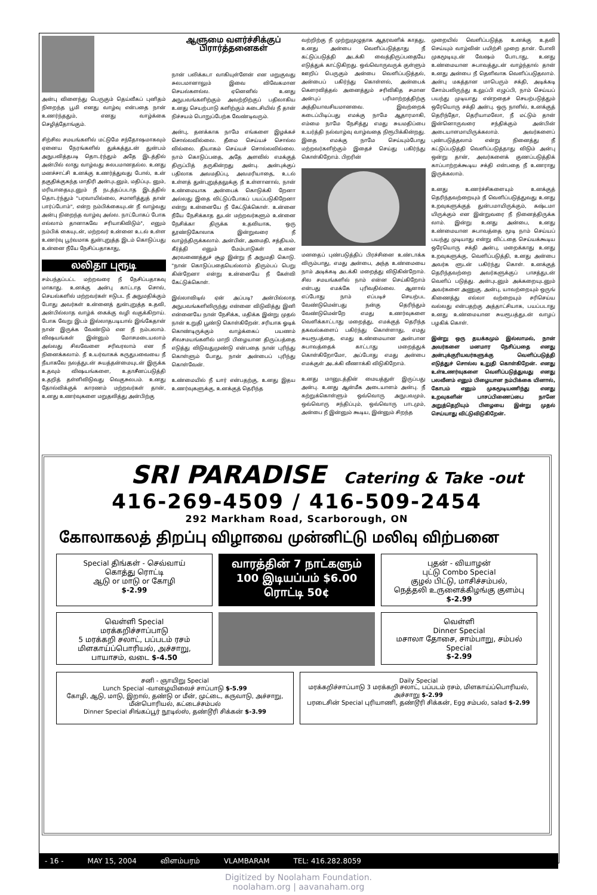அன்பு விளைந்து பெருகும் தெய்வீகப் புனிதம் நிறைந்த பூமி எனது வாழ்வு என்பதை நான் உணர்ந்ததும், எனது வாழ்க்கை செழித்தோங்கும்.
சிற்சில சமயங்களில் மட்டுமே சந்தோஷமாகவும் ஏனைய நேரங்களில் துக்கத்துடன் துன்பம் அநுபவித்தபடி தொடர்ந்தும் அதே இடத்தில் அன்பில் லாது வாழ்வது சுலபமானதல்ல. உனது மனச்சாட்சி உனக்கு உணர்த்துவது போல், உன் தகுதிக்குகந்த மாதிரி அன்புடனும், மதிப்புட னும், மரியாதையுடனும் நீ நடத்தப்படாத இடத்தில் தொடர்ந்தும் "பரவாயில்லை, சமாளித்துத் தான் பார்ப்போம்", என்ற நம்பிக்கையுடன் நீ வாழ்வது அன்பு நிறைந்த வாழ்வு அல்ல. நாட்போகப் போக எல்லாம் தானாகவே சரியாகிவிடும்", எனும் நம்பிக் கையுடன், மற்றவர் உன்னை உடல் உள்ள உணர்வு பூர்வமாக துன்புறுத்த இடம் கொடுப்பது உன்னை நீயே நேசிப்பதாகாது,
லலிதா புரூடி
சம்பந்தப்பட்ட மற்றவரை நீ நேசிப்பதாகவு மாகாது. உனக்கு அன்பு காட்டாத சொல், செயல்களில் மற்றவர்கள் ஈடுபட நீ அநுமதிக்கும் போது அவர்கள் உன்னைத் துன்புறுத்த உதவி, அன்பில்லாத வாழ்க் கைக்கு வழி வகுக்கிறாய். போக வேறு இடம் இல்லாதபடியால் இங்கேதான் நான் இருக்க வேண்டும் என நீ நம்பலாம். விஷயங்கள் இன்னும் மோசமடையலாம் அல்லது சிலவேளை சரிவரலாம் என நீ நினைக்கலாம். நீ உயர்வாகக் கருதுபவையை நீ நீயாகவே நலத்துடன் சுயத்தன்மையுடன் இருக்க உதவும் விஷயங்களை, உதாசீனப்படுத்தி உதறித் தள்ளிவிடுவது வெகுசுலபம். உனது தோல்விக்குக் காரணம் மற்றவர்கள் தான், உனது உணர்வுகளை மறுதலித்து அன்பிற்கு
ஆளுமை வளர்ச்சிக்குப் பிரார்த்தனைகள்
நான் பலிக்கடா வாகியுள்ளேன் என மறுகுவது சுலபமானாலும் இவை விவேகமான செயல்களல்ல. ஏனெனில் உனது அநுபவங்களிற்கும் அவற்றிற்குப் பதிலாகிய உனது செயற்பாடு களிற்கும் கடைசியில் நீ தான் நிச்சயம் பொறுப்பேற்க வேண்டிவரும்.
அன்பு, தனக்காக நாமே எங்களை இழக்கச் சொல்லவில்லை. தீமை செய்யச் சொல்ல வில்லை. தியாகம் செய்யச் சொல்லவில்லை. நாம் கொடுப்பதை, அதே அளவில் எமக்குத் திருப்பித் தருகின்றது அன்பு. அன்புக்குப் பதிலாக அவமதிப்பு, அவமரியாதை, உடல் உள்ளத் துன்புறுத்தலுக்கு நீ உள்ளானால், நான் உண்மையாக அன்பைக் கொடுக்கி றேனா அல்லது இதை விட்டுப்போகப் பயப்படுகிறேனா என்று உன்னையே நீ கேட்டுக்கொள். உன்னை நீயே நேசிக்காத துடன் மற்றவர்களும் உன்னை நேசிக்கா திருக்க உதவியாக, ஒரு தூண்டுகோலாக இன்றுவரை நீ வாழ்ந்திருக்கலாம். அன்பின், அமைதி, சத்தியம், கீர்த்தி எனும் மேம்பாடுகள் உனை அரவணைத்துச் சூழ இன்று நீ அநுமதி கொடு. "நான் கொடுப்பதையெல்லாம் திரும்பப் பெறு கின்றேனா என்று உன்னையே நீ கேள்வி கேட்டுக்கொள்.
இல்லாவிடில் ஏன் அப்படி? அன்பில்லாத அநுபவங்களிலிருந்து என்னை விடுவித்து இனி என்னையே நான் நேசிக்க, மதிக்க இன்று முதல் நான் உறுதி பூண்டு கொள்கிறேன். சரியாக ஓடிக் கொண்டிருக்கும் வாழ்க்கைப் பயணம் சிலசமயங்களில் மாறி பிழையான திருப்பத்தை எடுத்து விடுவதுமுண்டு என்பதை நான் புரிந்து கொள்ளும் போது, நான் அன்பைப் புரிந்து கொள்வேன்.
உண்மையில் நீ யார் என்பதற்கு, உனது இதய உணர்வுகளுக்கு, உனக்குத் தெரிந்த
வற்றிற்கு நீ முற்றுமுழுதாக ஆதரவளிக் காதது, உனது அன்பை வெளிப்படுத்தாது நீ கட்டுப்படுத்தி அடக்கி வைத்திருப்பதையே எடுத்துக் காட்டுகிறது. ஒவ்வொருவருக் குள்ளும் ஊறிப் பெருகும் அன்பை வெளிப்படுத்தல், அன்பைப் பகிர்ந்து கொள்ளல், அன்பைக் கௌரவித்தல் அனைத்தும் சரிவிகித சமான அன்புப் பரிமாற்றத்திற்கு அத்தியாவசியமானவை. இவற்றைக் கடைப்பிடிப்பது எமக்கு நாமே ஆதாரமாகி, எம்மை நாமே நேசித்து எமது சுயமதிப்பை உயர்த்தி நல்வாழ்வு வாழ்வதை நிரூபிக்கின்றது. இதை எமக்கு நாமே செய்யும்போது மற்றவர்களிற்கும் இதைச் செய்து பகிர்ந்து கொள்கிறோம். பிறரின்
மனதைப் புண்படுத்திப் பிரச்சினை உண்டாக்க விரும்பாது, எமது அன்பை, அந்த உண்மையை நாம் அடிக்கடி அடக்கி மறைத்து விடுகின்றோம். சில சமயங்களில் நாம் என்ன செய்கிறோம் என்பது எமக்கே புரிவதில்லை. ஆனால் எப்போது நாம் எப்படிச் செயற்பட வேண்டுமென்பது நன்கு தெரிந்தும் வேண்டுமென்றே எமது உணர்வுகளை வெளிக்காட்டாது மறைத்து, எமக்குத் தெரிந்த தகவல்களைப் பகிர்ந்து கொள்ளாது, எமது சுயரூபத்தை, எமது உண்மையான அன்பான சுபாவத்தைக் காட்டாது மறைத்துக் கொள்கிறோமோ, அப்போது எமது அன்பை எமக்குள் அடக்கி வீணாக்கி விடுகிறோம்.
உனது மானுடத்தின் மையத்துள் இருப்பது அன்பு. உனது ஆன்மீக அடையாளம் அன்பு. நீ கற்றுக்கொள்ளும் ஒவ்வொரு அநுபவமும், ஒவ்வொரு சந்திப்பும், ஒவ்வொரு பாடமும், அன்பை நீ இன்னும் கூடிய, இன்னும் சிறந்த
முறையில் வெளிப்படுத்த உனக்கு உதவி செய்யும் வாழ்வின் பயிற்சி முறை தான். போலி முகமூடியுடன் வேஷம் போடாது, உனது உண்மையான சுபாவத்துடன் வாழ்ந்தால் தான் உனது அன்பை நீ தெளிவாக வெளிப்படுதலாம். அன்பு மகத்தான மாபெரும் சக்தி, அடிக்கடி சோம்பலிருந்து உலுப்பி எழுப்பி, நாம் செய்யப் பயந்து முடியாது என்றதைச் செயற்படுத்தும் ஒரேயொரு சக்தி அன்பு. ஒரு நாளில், உனக்குத் தெரிந்தோ, தெரியாமலோ, நீ மட்டும் தான் இன்னொருவரை சந்திக்கும் அன்பின் அடையாளமாயிருக்கலாம். அவர்களைப் புண்படுத்தலாம் என்று நினைத்து நீ கட்டுப்படுத்தி வெளிப்படுத்தாது விடும் அன்பு ஒன்று தான், அவர்களைக் குணப்படுத்திக் காப்பாற்றக்கூடிய சக்தி என்பதை நீ உணராது இருக்கலாம்.
உனது உணர்ச்சிகளையும் உனக்குத் தெரிந்தவற்றையும் நீ வெளிப்படுத்துவது உனது உறவுகளுக்குத் துன்பமாயிருக்கும், கஷ்டமா யிருக்கும் என இன்றுவரை நீ நினைத்திருக்க லாம். இன்று உனது அன்பை, உனது உண்மையான சுபாவத்தை மூடி நாம் செய்யப் பயந்து முடியாது என்று விட்டதை செய்யக்கூடிய ஒரேயொரு சக்தி அன்பு, மறைக்காது உனது உறவுகளுக்கு, வெளிப்படுத்தி, உனது அன்பை அவர்க ளுடன் பகிர்ந்து கொள். உனக்குத் தெரிந்தவற்றை அவர்களுக்குப் பாசத்துடன் வெளிப் படுத்து. அன்புடனும் அக்கறையுடனும் அவர்களை அணுகு. அன்பு, யாவற்றையும் ஒருங் கிணைத்து எல்லா வற்றையும் சரிசெய்ய வல்லது என்பதற்கு அத்தாட்சியாக, பயப்படாது உனது உண்மையான சுயரூபத்துடன் வாழப் பழகிக் கொள்.
இன்று ஒரு தயக்கமும் இல்லாமல், நான் அவர்களை மனமார நேசிப்பதை எனது அன்புக்குரியவர்களுக்கு வெளிப்படுத்தி எடுத்துச் சொல்ல உறுதி கொள்கிறேன். எனது உள்உணர்வுகளை வெளிப்படுத்துவது எனது பலவீனம் எனும் பிழையான நம்பிக்கை யினால், கோபம் எனும் முகமூடியணிந்து எனது உறவுகளின் பாசப்பிணைப்பை நானே அறுத்தெறியும் பிழையை இன்று முதல் செய்யாது விட்டுவிடுகிறேன்.
SRI PARADISE Catering & Take -out
416-269-4509 / 416-509-2454
292 Markham Road, Scarborough, ON
கோலாகலத் திறப்பு விழாவை முன்னிட்டு மலிவு விற்பனை
Special திங்கள் - செவ்வாய்
கொத்து ரொட்டி
ஆடு or மாடு or கோழி
$-2.99
வாரத்தின் 7 நாட்களும்
100 இடியப்பம் $6.00
ரொட்டி 50¢
புதன் - வியாழன்
புட்டு Combo Special
குழல் பிட்டு, மாசிச்சம்பல்,
நெத்தலி உருளைக்கிழங்கு குளம்பு $-2.99
வெள்ளி Special
மரக்கறிச்சாப்பாடு
5 மரக்கறி சலாட், பப்படம் ரசம் மிளகாய்ப்பொரியல், அச்சாறு, பாயாசம், வடை $-4.50
வெள்ளி
Dinner Special
மசாலா தோசை, சாம்பாறு, சம்பல் Special
$-2.99
சனி - ஞாயிறு Special
Lunch Special -வாழையிலைச் சாப்பாடு $-5.99
கோழி, ஆடு, மாடு, இறால், தண்டு or மீன், முட்டை, கருவாடு, அச்சாறு, மீன்பொரியல், கட்டைச்சம்பல்
Dinner Special சிங்கப்பூர் நூடில்ஸ், தண்டூரி சிக்கன் $-3.99
Daily Special
மரக்கறிச்சாப்பாடு 3 மரக்கறி சலாட், பப்படம் ரசம், மிளகாய்ப்பொரியல், அச்சாறு $-2.99
பரடைசின் Special புரியாணி, தண்டூரி சிக்கன், Egg சம்பல், salad $-2.99
- 16 - MAY 15, 2004 விளம்பரம் VLAMBARAM TEL: 416.282.8059
Digitized by Noolaham Foundation.
noolaham.org | aavanaham.org